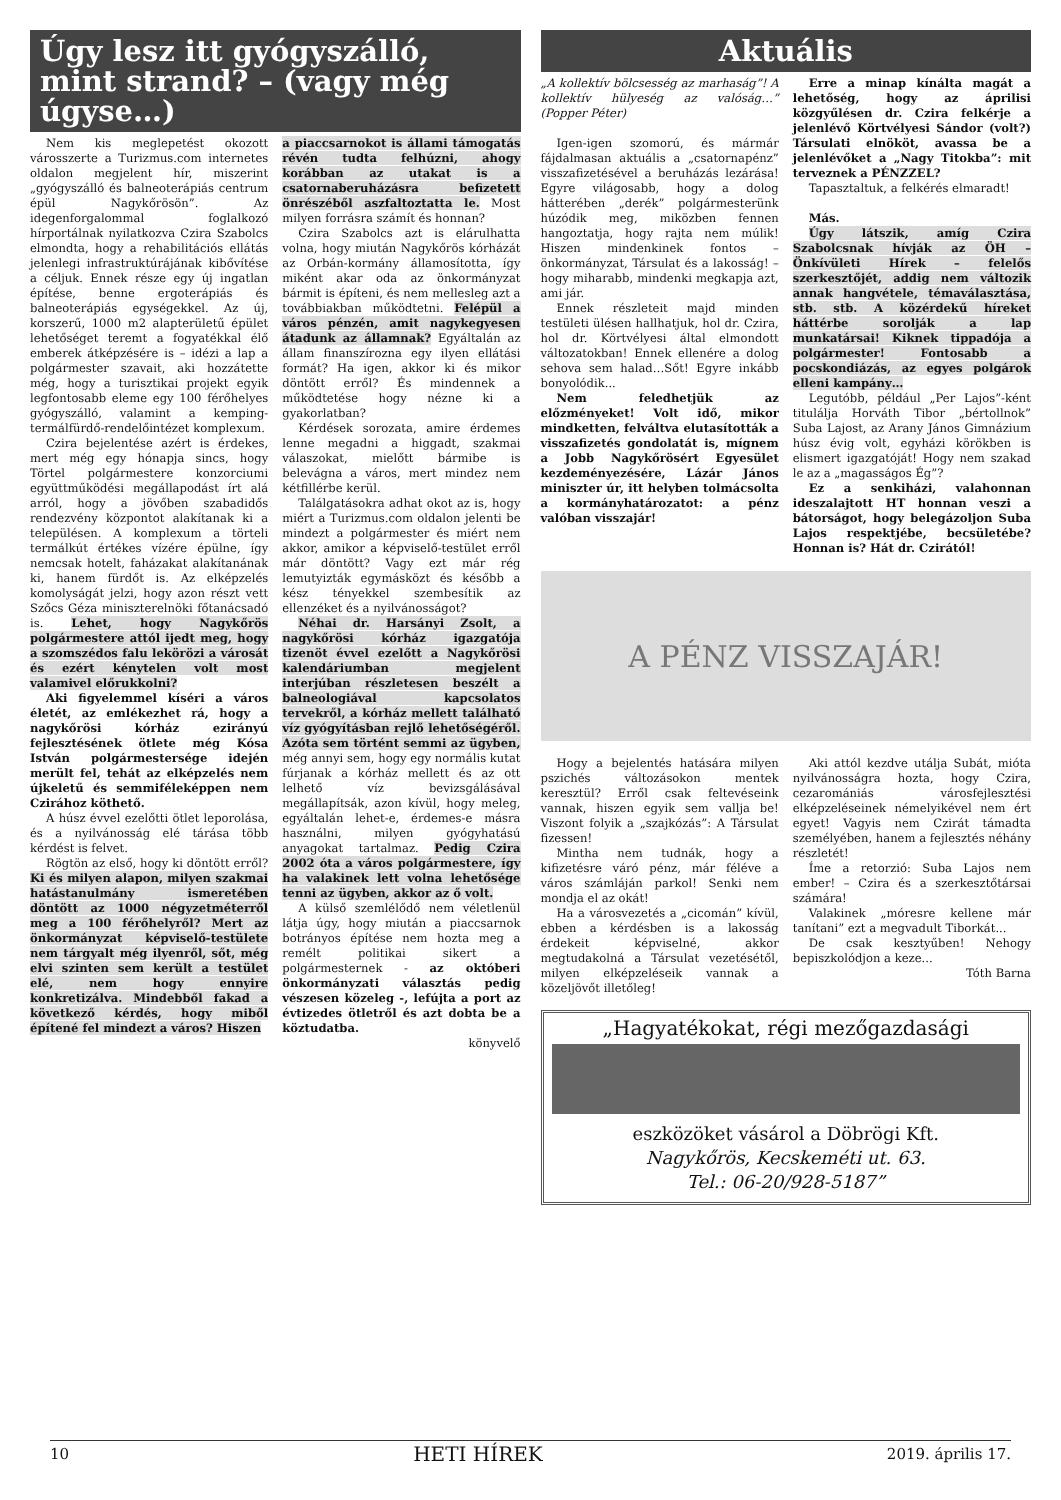Úgy lesz itt gyógyszálló, mint strand? – (vagy még úgyse…)
Nem kis meglepetést okozott városszerte a Turizmus.com internetes oldalon megjelent hír, miszerint „gyógyszálló és balneoterápiás centrum épül Nagykőrösön”. Az idegenforgalommal foglalkozó hírportálnak nyilatkozva Czira Szabolcs elmondta, hogy a rehabilitációs ellátás jelenlegi infrastruktúrájának kibővítése a céljuk. Ennek része egy új ingatlan építése, benne ergoterápiás és balneoterápiás egységekkel. Az új, korszerű, 1000 m2 alapterületű épület lehetőséget teremt a fogyatékkal élő emberek átképzésére is – idézi a lap a polgármester szavait, aki hozzátette még, hogy a turisztikai projekt egyik legfontosabb eleme egy 100 férőhelyes gyógyszálló, valamint a kemping-termálfürdő-rendelőintézet komplexum.
Czira bejelentése azért is érdekes, mert még egy hónapja sincs, hogy Törtel polgármestere konzorciumi együttműködési megállapodást írt alá arról, hogy a jövőben szabadidős rendezvény központot alakítanak ki a településen. A komplexum a törteli termálkút értékes vízére épülne, így nemcsak hotelt, faházakat alakítanának ki, hanem fürdőt is. Az elképzelés komolyságát jelzi, hogy azon részt vett Szőcs Géza miniszterelnöki főtanácsadó is. Lehet, hogy Nagykőrös polgármestere attól ijedt meg, hogy a szomszédos falu lekörözi a városát és ezért kénytelen volt most valamivel előrukkolni?
Aki figyelemmel kíséri a város életét, az emlékezhet rá, hogy a nagykőrösi kórház ezirányú fejlesztésének ötlete még Kósa István polgármestersége idején merült fel, tehát az elképzelés nem újkeletű és semmiféleképpen nem Czirához köthető.
A húsz évvel ezelőtti ötlet leporolása, és a nyilvánosság elé tárása több kérdést is felvet.
Rögtön az első, hogy ki döntött erről? Ki és milyen alapon, milyen szakmai hatástanulmány ismeretében döntött az 1000 négyzetméterről meg a 100 férőhelyről? Mert az önkormányzat képviselő-testülete nem tárgyalt még ilyenről, sőt, még elvi szinten sem került a testület elé, nem hogy ennyire konkretizálva. Mindebből fakad a következő kérdés, hogy miből építené fel mindezt a város? Hiszen
a piaccsarnokot is állami támogatás révén tudta felhúzni, ahogy korábban az utakat is a csatornaberuházásra befizetett önrészéből aszfaltoztatta le. Most milyen forrásra számít és honnan?
Czira Szabolcs azt is elárulhatta volna, hogy miután Nagykőrös kórházát az Orbán-kormány államosította, így miként akar oda az önkormányzat bármit is építeni, és nem mellesleg azt a továbbiakban működtetni. Felépül a város pénzén, amit nagykegyesen átadunk az államnak? Egyáltalán az állam finanszírozna egy ilyen ellátási formát? Ha igen, akkor ki és mikor döntött erről? És mindennek a működtetése hogy nézne ki a gyakorlatban?
Kérdések sorozata, amire érdemes lenne megadni a higgadt, szakmai válaszokat, mielőtt bármibe is belevágna a város, mert mindez nem kétfillérbe kerül.
Találgatásokra adhat okot az is, hogy miért a Turizmus.com oldalon jelenti be mindezt a polgármester és miért nem akkor, amikor a képviselő-testület erről már döntött? Vagy ezt már rég lemutyizták egymásközt és később a kész tényekkel szembesítik az ellenzéket és a nyilvánosságot?
Néhai dr. Harsányi Zsolt, a nagykőrösi kórház igazgatója tizenöt évvel ezelőtt a Nagykőrösi kalendáriumban megjelent interjúban részletesen beszélt a balneologiával kapcsolatos tervekről, a kórház mellett található víz gyógyításban rejlő lehetőségéről. Azóta sem történt semmi az ügyben, még annyi sem, hogy egy normális kutat fúrjanak a kórház mellett és az ott lelhető víz bevizsgálásával megállapítsák, azon kívül, hogy meleg, egyáltalán lehet-e, érdemes-e másra használni, milyen gyógyhatású anyagokat tartalmaz. Pedig Czira 2002 óta a város polgármestere, így ha valakinek lett volna lehetősége tenni az ügyben, akkor az ő volt.
A külső szemlélődő nem véletlenül látja úgy, hogy miután a piaccsarnok botrányos építése nem hozta meg a remélt politikai sikert a polgármesternek - az októberi önkormányzati választás pedig vészesen közeleg -, lefújta a port az évtizedes ötletről és azt dobta be a köztudatba.
könyvelő
Aktuális
„A kollektív bölcsesség az marhaság”! A kollektív hülyeség az valóság…” (Popper Péter)
Igen-igen szomorú, és mármár fájdalmasan aktuális a „csatornapénz” visszafizetésével a beruházás lezárása! Egyre világosabb, hogy a dolog hátterében „derék” polgármesterünk húzódik meg, miközben fennen hangoztatja, hogy rajta nem múlik! Hiszen mindenkinek fontos – önkormányzat, Társulat és a lakosság! – hogy miharabb, mindenki megkapja azt, ami jár.
Ennek részleteit majd minden testületi ülésen hallhatjuk, hol dr. Czira, hol dr. Körtvélyesi által elmondott változatokban! Ennek ellenére a dolog sehova sem halad…Sőt! Egyre inkább bonyolódik...
Nem feledhetjük az előzményeket! Volt idő, mikor mindketten, felváltva elutasították a visszafizetés gondolatát is, mígnem a Jobb Nagykőrösért Egyesület kezdeményezésére, Lázár János miniszter úr, itt helyben tolmácsolta a kormányhatározatot: a pénz valóban visszajár!
Erre a minap kínálta magát a lehetőség, hogy az áprilisi közgyűlésen dr. Czira felkérje a jelenlévő Körtvélyesi Sándor (volt?) Társulati elnököt, avassa be a jelenlévőket a „Nagy Titokba”: mit terveznek a PÉNZZEL?
Tapasztaltuk, a felkérés elmaradt!
Más.
Úgy látszik, amíg Czira Szabolcsnak hívják az ÖH – Önkívületi Hírek – felelős szerkesztőjét, addig nem változik annak hangvétele, témaválasztása, stb. stb. A közérdekű híreket háttérbe sorolják a lap munkatársai! Kiknek tippadója a polgármester! Fontosabb a pocskondiázás, az egyes polgárok elleni kampány…
Legutóbb, például „Per Lajos”-ként titulálja Horváth Tibor „bértollnok” Suba Lajost, az Arany János Gimnázium húsz évig volt, egyházi körökben is elismert igazgatóját! Hogy nem szakad le az a „magasságos Ég”?
Ez a senkiházi, valahonnan ideszalajtott HT honnan veszi a bátorságot, hogy belegázoljon Suba Lajos respektjébe, becsületébe? Honnan is? Hát dr. Czirától!
A PÉNZ VISSZAJÁR!
Hogy a bejelentés hatására milyen pszichés változásokon mentek keresztül? Erről csak feltevéseink vannak, hiszen egyik sem vallja be! Viszont folyik a „szajkózás”: A Társulat fizessen!
Mintha nem tudnák, hogy a kifizetésre váró pénz, már féléve a város számláján parkol! Senki nem mondja el az okát!
Ha a városvezetés a „cicomán” kívül, ebben a kérdésben is a lakosság érdekeit képviselné, akkor megtudakolná a Társulat vezetésétől, milyen elképzeléseik vannak a közeljövőt illetőleg!
Aki attól kezdve utálja Subát, mióta nyilvánosságra hozta, hogy Czira, cezaromániás városfejlesztési elképzeléseinek némelyikével nem ért egyet! Vagyis nem Czirát támadta személyében, hanem a fejlesztés néhány részletét!
Íme a retorzió: Suba Lajos nem ember! – Czira és a szerkesztőtársai számára!
Valakinek „móresre kellene már tanítani” ezt a megvadult Tiborkát...
De csak kesztyűben! Nehogy bepiszkolódjon a keze...
Tóth Barna
„Hagyatékokat, régi mezőgazdasági
eszközöket vásárol a Döbrögi Kft.
Nagykőrös, Kecskeméti ut. 63.
Tel.: 06-20/928-5187”
10 HETI HÍREK 2019. április 17.